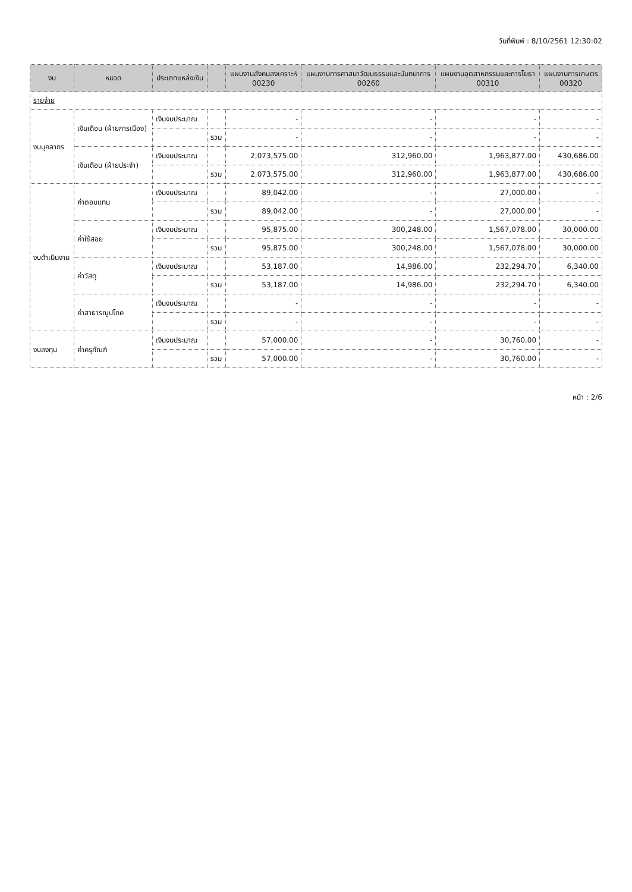วันที่พิมพ์ : 8/10/2561 12:30:02
| งบ | หมวด | ประเภทแหล่งเงิน | | แผนงานสังคมสงเคราะห์ 00230 | แผนงานการศาสนาวัฒนธรรมและนันทนาการ 00260 | แผนงานอุตสาหกรรมและการโยธา 00310 | แผนงานการเกษตร 00320 |
| --- | --- | --- | --- | --- | --- | --- | --- |
| รายจ่าย | | | | | | | |
| งบบุคลากร | เงินเดือน (ฝ่ายการเมือง) | เงินงบประมาณ | | - | - | - | - |
| | | | รวม | - | - | - | - |
| | เงินเดือน (ฝ่ายประจำ) | เงินงบประมาณ | | 2,073,575.00 | 312,960.00 | 1,963,877.00 | 430,686.00 |
| | | | รวม | 2,073,575.00 | 312,960.00 | 1,963,877.00 | 430,686.00 |
| งบดำเนินงาน | ค่าตอบแทน | เงินงบประมาณ | | 89,042.00 | - | 27,000.00 | - |
| | | | รวม | 89,042.00 | - | 27,000.00 | - |
| | ค่าใช้สอย | เงินงบประมาณ | | 95,875.00 | 300,248.00 | 1,567,078.00 | 30,000.00 |
| | | | รวม | 95,875.00 | 300,248.00 | 1,567,078.00 | 30,000.00 |
| | ค่าวัสดุ | เงินงบประมาณ | | 53,187.00 | 14,986.00 | 232,294.70 | 6,340.00 |
| | | | รวม | 53,187.00 | 14,986.00 | 232,294.70 | 6,340.00 |
| | ค่าสาธารณูปโภค | เงินงบประมาณ | | - | - | - | - |
| | | | รวม | - | - | - | - |
| งบลงทุน | ค่าครุภัณฑ์ | เงินงบประมาณ | | 57,000.00 | - | 30,760.00 | - |
| | | | รวม | 57,000.00 | - | 30,760.00 | - |
หน้า : 2/6